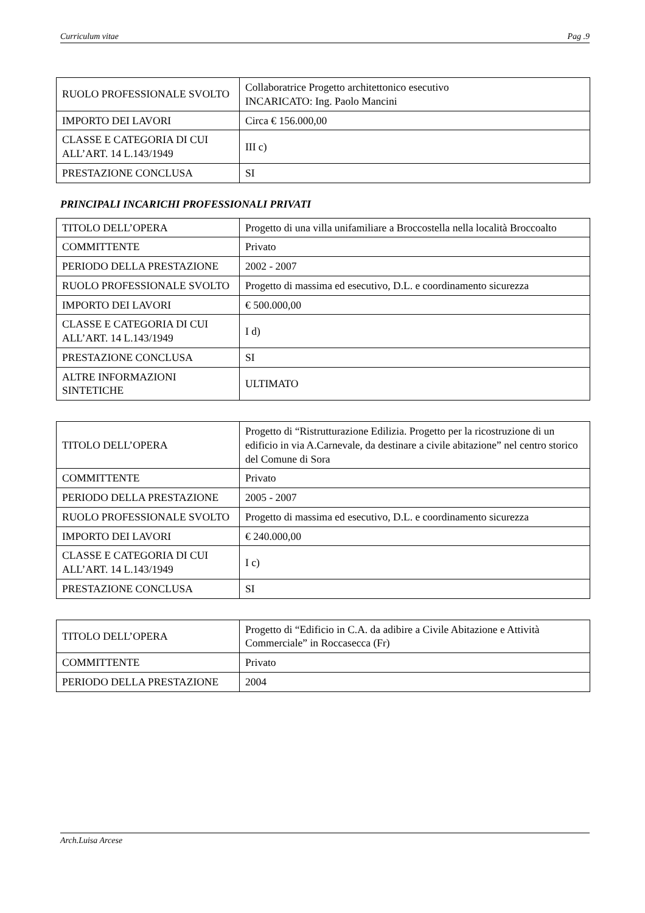Curriculum vitae Pag .9
| RUOLO PROFESSIONALE SVOLTO | Collaboratrice Progetto architettonico esecutivo INCARICATO: Ing. Paolo Mancini |
| IMPORTO DEI LAVORI | Circa € 156.000,00 |
| CLASSE E CATEGORIA DI CUI ALL’ART. 14 L.143/1949 | III c) |
| PRESTAZIONE CONCLUSA | SI |
PRINCIPALI INCARICHI PROFESSIONALI PRIVATI
| TITOLO DELL’OPERA | Progetto di una villa unifamiliare a Broccostella nella località Broccoalto |
| COMMITTENTE | Privato |
| PERIODO DELLA PRESTAZIONE | 2002 - 2007 |
| RUOLO PROFESSIONALE SVOLTO | Progetto di massima ed esecutivo, D.L. e coordinamento sicurezza |
| IMPORTO DEI LAVORI | € 500.000,00 |
| CLASSE E CATEGORIA DI CUI ALL’ART. 14 L.143/1949 | I d) |
| PRESTAZIONE CONCLUSA | SI |
| ALTRE INFORMAZIONI SINTETICHE | ULTIMATO |
| TITOLO DELL’OPERA | Progetto di “Ristrutturazione Edilizia. Progetto per la ricostruzione di un edificio in via A.Carnevale, da destinare a civile abitazione” nel centro storico del Comune di Sora |
| COMMITTENTE | Privato |
| PERIODO DELLA PRESTAZIONE | 2005 - 2007 |
| RUOLO PROFESSIONALE SVOLTO | Progetto di massima ed esecutivo, D.L. e coordinamento sicurezza |
| IMPORTO DEI LAVORI | € 240.000,00 |
| CLASSE E CATEGORIA DI CUI ALL’ART. 14 L.143/1949 | I c) |
| PRESTAZIONE CONCLUSA | SI |
| TITOLO DELL’OPERA | Progetto di “Edificio in C.A. da adibire a Civile Abitazione e Attività Commerciale” in Roccasecca (Fr) |
| COMMITTENTE | Privato |
| PERIODO DELLA PRESTAZIONE | 2004 |
Arch.Luisa Arcese